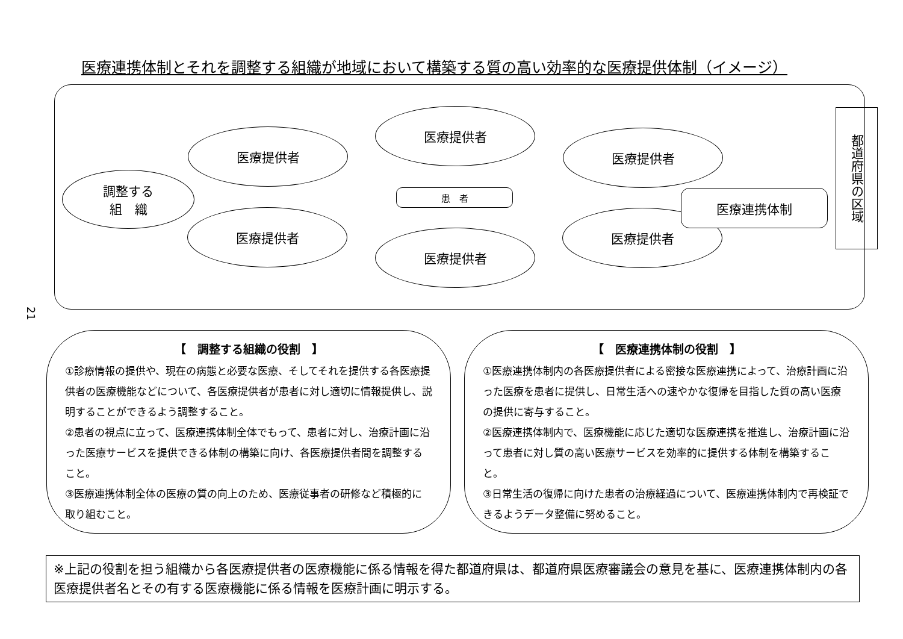医療連携体制とそれを調整する組織が地域において構築する質の高い効率的な医療提供体制（イメージ）
調整する
組　織
医療提供者
医療提供者
医療提供者
患　者
医療提供者
医療提供者
医療提供者
医療連携体制
都道府県の区域
21
【　調整する組織の役割　】
①診療情報の提供や、現在の病態と必要な医療、そしてそれを提供する各医療提供者の医療機能などについて、各医療提供者が患者に対し適切に情報提供し、説明することができるよう調整すること。
②患者の視点に立って、医療連携体制全体でもって、患者に対し、治療計画に沿った医療サービスを提供できる体制の構築に向け、各医療提供者間を調整すること。
③医療連携体制全体の医療の質の向上のため、医療従事者の研修など積極的に取り組むこと。
【　医療連携体制の役割　】
①医療連携体制内の各医療提供者による密接な医療連携によって、治療計画に沿った医療を患者に提供し、日常生活への速やかな復帰を目指した質の高い医療の提供に寄与すること。
②医療連携体制内で、医療機能に応じた適切な医療連携を推進し、治療計画に沿って患者に対し質の高い医療サービスを効率的に提供する体制を構築すること。
③日常生活の復帰に向けた患者の治療経過について、医療連携体制内で再検証できるようデータ整備に努めること。
※上記の役割を担う組織から各医療提供者の医療機能に係る情報を得た都道府県は、都道府県医療審議会の意見を基に、医療連携体制内の各医療提供者名とその有する医療機能に係る情報を医療計画に明示する。